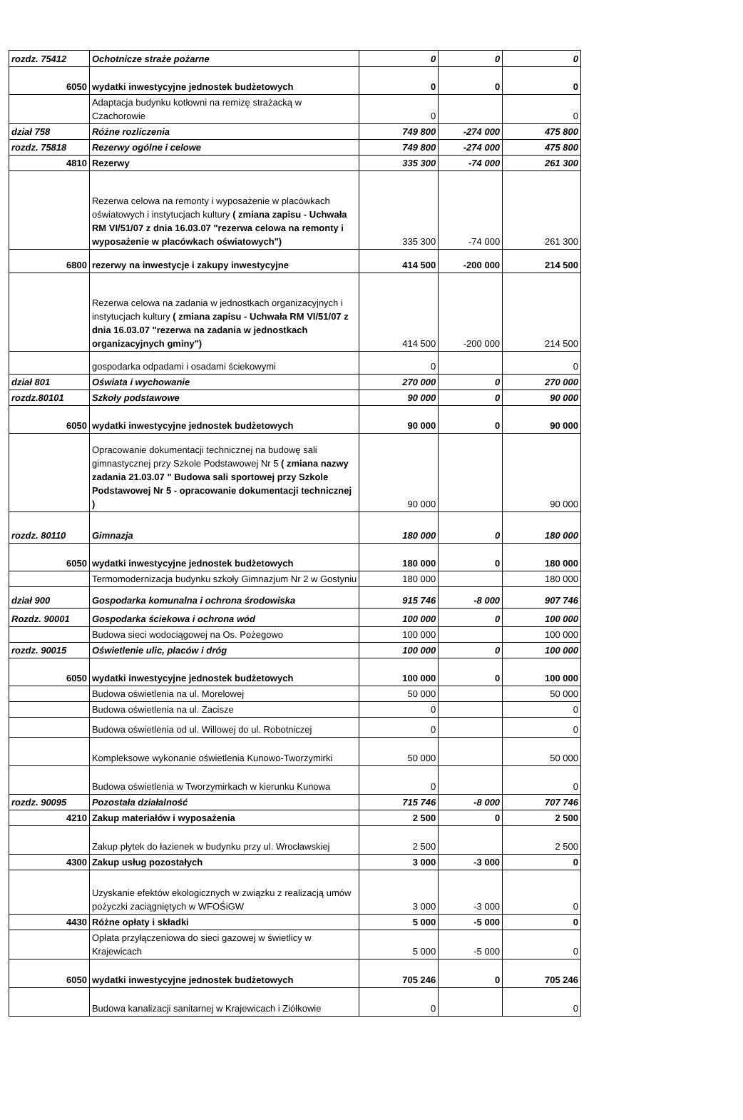| rozdz. 75412 | Ochotnicze straże pożarne | 0 | 0 | 0 |
| 6050 | wydatki inwestycyjne jednostek budżetowych | 0 | 0 | 0 |
| | Adaptacja budynku kotłowni na remizę strażacką w Czachorowie | 0 | | 0 |
| dział 758 | Różne rozliczenia | 749 800 | -274 000 | 475 800 |
| rozdz. 75818 | Rezerwy ogólne i celowe | 749 800 | -274 000 | 475 800 |
| 4810 | Rezerwy | 335 300 | -74 000 | 261 300 |
| | Rezerwa celowa na remonty i wyposażenie w placówkach oświatowych i instytucjach kultury ( zmiana zapisu - Uchwała RM VI/51/07 z dnia 16.03.07 "rezerwa celowa na remonty i wyposażenie w placówkach oświatowych") | 335 300 | -74 000 | 261 300 |
| 6800 | rezerwy na inwestycje i zakupy inwestycyjne | 414 500 | -200 000 | 214 500 |
| | Rezerwa celowa na zadania w jednostkach organizacyjnych i instytucjach kultury ( zmiana zapisu - Uchwała RM VI/51/07 z dnia 16.03.07 "rezerwa na zadania w jednostkach organizacyjnych gminy") | 414 500 | -200 000 | 214 500 |
| | gospodarka odpadami i osadami ściekowymi | 0 | | 0 |
| dział 801 | Oświata i wychowanie | 270 000 | 0 | 270 000 |
| rozdz.80101 | Szkoły podstawowe | 90 000 | 0 | 90 000 |
| 6050 | wydatki inwestycyjne jednostek budżetowych | 90 000 | 0 | 90 000 |
| | Opracowanie dokumentacji technicznej na budowę sali gimnastycznej przy Szkole Podstawowej Nr 5 ( zmiana nazwy zadania 21.03.07 " Budowa sali sportowej przy Szkole Podstawowej Nr 5 - opracowanie dokumentacji technicznej ) | 90 000 | | 90 000 |
| rozdz. 80110 | Gimnazja | 180 000 | 0 | 180 000 |
| 6050 | wydatki inwestycyjne jednostek budżetowych | 180 000 | 0 | 180 000 |
| | Termomodernizacja budynku szkoły Gimnazjum Nr 2 w Gostyniu | 180 000 | | 180 000 |
| dział 900 | Gospodarka komunalna i ochrona środowiska | 915 746 | -8 000 | 907 746 |
| Rozdz. 90001 | Gospodarka ściekowa i ochrona wód | 100 000 | 0 | 100 000 |
| | Budowa sieci wodociągowej na Os. Pożegowo | 100 000 | | 100 000 |
| rozdz. 90015 | Oświetlenie ulic, placów i dróg | 100 000 | 0 | 100 000 |
| 6050 | wydatki inwestycyjne jednostek budżetowych | 100 000 | 0 | 100 000 |
| | Budowa oświetlenia na ul. Morelowej | 50 000 | | 50 000 |
| | Budowa oświetlenia na ul. Zacisze | 0 | | 0 |
| | Budowa oświetlenia od ul. Willowej do ul. Robotniczej | 0 | | 0 |
| | Kompleksowe wykonanie oświetlenia Kunowo-Tworzymirki | 50 000 | | 50 000 |
| | Budowa oświetlenia w Tworzymirkach w kierunku Kunowa | 0 | | 0 |
| rozdz. 90095 | Pozostała działalność | 715 746 | -8 000 | 707 746 |
| 4210 | Zakup materiałów i wyposażenia | 2 500 | 0 | 2 500 |
| | Zakup płytek do łazienek w budynku przy ul. Wrocławskiej | 2 500 | | 2 500 |
| 4300 | Zakup usług pozostałych | 3 000 | -3 000 | 0 |
| | Uzyskanie efektów ekologicznych w związku z realizacją umów pożyczki zaciągniętych w WFOŚiGW | 3 000 | -3 000 | 0 |
| 4430 | Różne opłaty i składki | 5 000 | -5 000 | 0 |
| | Opłata przyłączeniowa do sieci gazowej w świetlicy w Krajewicach | 5 000 | -5 000 | 0 |
| 6050 | wydatki inwestycyjne jednostek budżetowych | 705 246 | 0 | 705 246 |
| | Budowa kanalizacji sanitarnej w Krajewicach i Ziółkowie | 0 | | 0 |